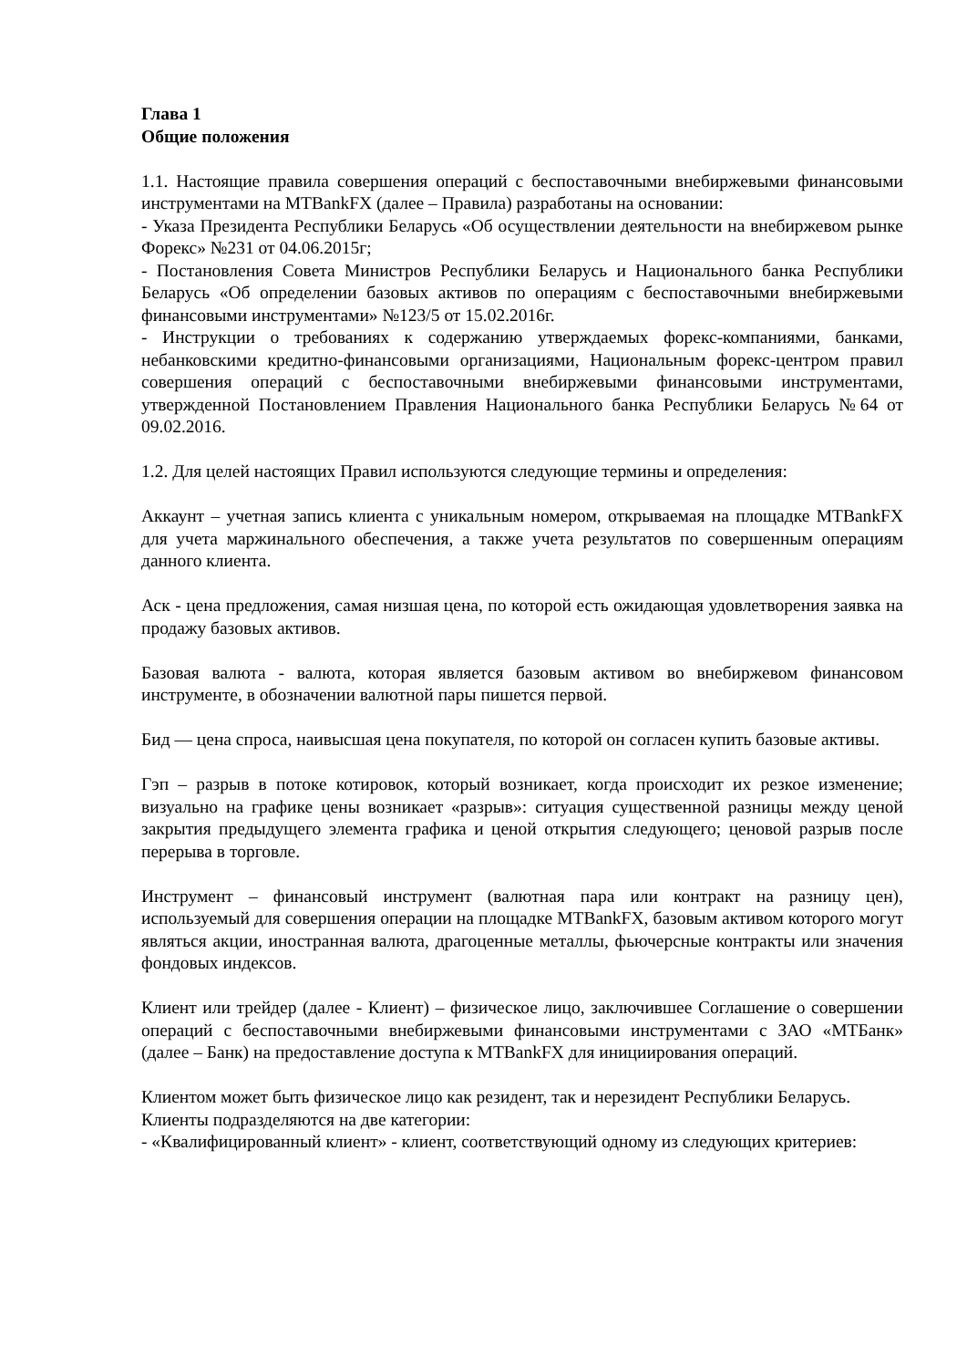Глава 1
Общие положения
1.1. Настоящие правила совершения операций с беспоставочными внебиржевыми финансовыми инструментами на MTBankFX (далее – Правила) разработаны на основании:
- Указа Президента Республики Беларусь «Об осуществлении деятельности на внебиржевом рынке Форекс» №231 от 04.06.2015г;
- Постановления Совета Министров Республики Беларусь и Национального банка Республики Беларусь «Об определении базовых активов по операциям с беспоставочными внебиржевыми финансовыми инструментами» №123/5 от 15.02.2016г.
- Инструкции о требованиях к содержанию утверждаемых форекс-компаниями, банками, небанковскими кредитно-финансовыми организациями, Национальным форекс-центром правил совершения операций с беспоставочными внебиржевыми финансовыми инструментами, утвержденной Постановлением Правления Национального банка Республики Беларусь №64 от 09.02.2016.
1.2. Для целей настоящих Правил используются следующие термины и определения:
Аккаунт – учетная запись клиента с уникальным номером, открываемая на площадке MTBankFX для учета маржинального обеспечения, а также учета результатов по совершенным операциям данного клиента.
Аск - цена предложения, самая низшая цена, по которой есть ожидающая удовлетворения заявка на продажу базовых активов.
Базовая валюта - валюта, которая является базовым активом во внебиржевом финансовом инструменте, в обозначении валютной пары пишется первой.
Бид — цена спроса, наивысшая цена покупателя, по которой он согласен купить базовые активы.
Гэп – разрыв в потоке котировок, который возникает, когда происходит их резкое изменение; визуально на графике цены возникает «разрыв»: ситуация существенной разницы между ценой закрытия предыдущего элемента графика и ценой открытия следующего; ценовой разрыв после перерыва в торговле.
Инструмент – финансовый инструмент (валютная пара или контракт на разницу цен), используемый для совершения операции на площадке MTBankFX, базовым активом которого могут являться акции, иностранная валюта, драгоценные металлы, фьючерсные контракты или значения фондовых индексов.
Клиент или трейдер (далее - Клиент) – физическое лицо, заключившее Соглашение о совершении операций с беспоставочными внебиржевыми финансовыми инструментами с ЗАО «МТБанк» (далее – Банк) на предоставление доступа к MTBankFX для инициирования операций.
Клиентом может быть физическое лицо как резидент, так и нерезидент Республики Беларусь.
Клиенты подразделяются на две категории:
- «Квалифицированный клиент» - клиент, соответствующий одному из следующих критериев: